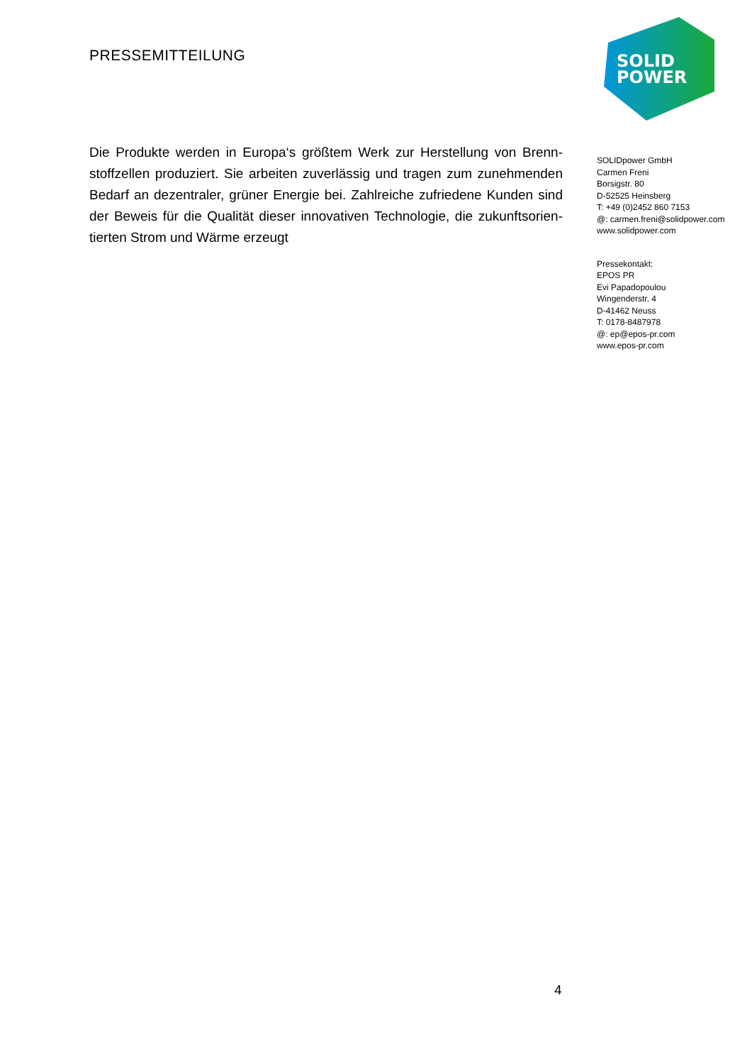PRESSEMITTEILUNG
Die Produkte werden in Europa‘s größtem Werk zur Herstellung von Brenn­stoffzellen produziert. Sie arbeiten zuverlässig und tragen zum zunehmenden Bedarf an dezentraler, grüner Energie bei. Zahlreiche zufriedene Kunden sind der Beweis für die Qualität dieser innovativen Technologie, die zukunftsorien­tierten Strom und Wärme erzeugt
SOLID
POWER
SOLIDpower GmbH
Carmen Freni
Borsigstr. 80
D-52525 Heinsberg
T: +49 (0)2452 860 7153
@: carmen.freni@solidpower.com
www.solidpower.com
Pressekontakt:
EPOS PR
Evi Papadopoulou
Wingenderstr. 4
D-41462 Neuss
T: 0178-8487978
@: ep@epos-pr.com
www.epos-pr.com
4